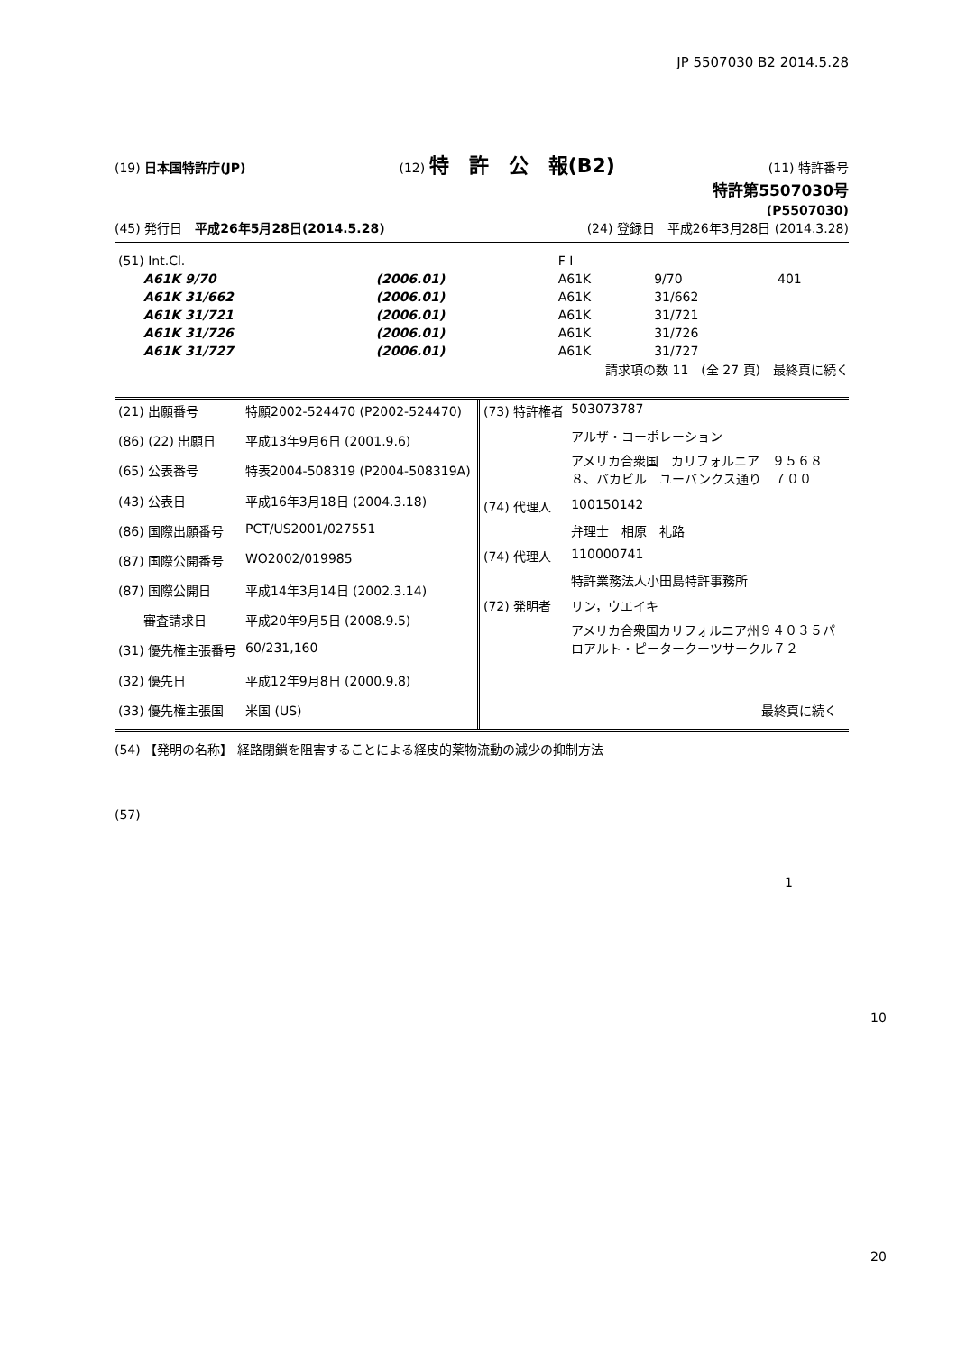JP 5507030 B2 2014.5.28
(19) 日本国特許庁(JP) (12) 特　許　公　報(B2) (11) 特許番号
特許第5507030号
(P5507030)
(45) 発行日　平成26年5月28日(2014.5.28) (24) 登録日　平成26年3月28日 (2014.3.28)
| (51) Int.Cl. | | | F I | | |
| | A61K 9/70 | (2006.01) | A61K | 9/70 | 401 |
| | A61K 31/662 | (2006.01) | A61K | 31/662 | |
| | A61K 31/721 | (2006.01) | A61K | 31/721 | |
| | A61K 31/726 | (2006.01) | A61K | 31/726 | |
| | A61K 31/727 | (2006.01) | A61K | 31/727 | |
請求項の数 11　(全 27 頁)　最終頁に続く
| (21) 出願番号 | 特願2002-524470 (P2002-524470) |
| (86) (22) 出願日 | 平成13年9月6日 (2001.9.6) |
| (65) 公表番号 | 特表2004-508319 (P2004-508319A) |
| (43) 公表日 | 平成16年3月18日 (2004.3.18) |
| (86) 国際出願番号 | PCT/US2001/027551 |
| (87) 国際公開番号 | WO2002/019985 |
| (87) 国際公開日 | 平成14年3月14日 (2002.3.14) |
| 審査請求日 | 平成20年9月5日 (2008.9.5) |
| (31) 優先権主張番号 | 60/231,160 |
| (32) 優先日 | 平成12年9月8日 (2000.9.8) |
| (33) 優先権主張国 | 米国 (US) |
| (73) 特許権者 | 503073787 |
| | アルザ・コーポレーション |
| | アメリカ合衆国 カリフォルニア ９５６８８、バカビル ユーバンクス通り ７００ |
| (74) 代理人 | 100150142 |
| | 弁理士 相原 礼路 |
| (74) 代理人 | 110000741 |
| | 特許業務法人小田島特許事務所 |
| (72) 発明者 | リン，ウエイキ |
| | アメリカ合衆国カリフォルニア州９４０３５パロアルト・ピータークーツサークル７２ |
| | 最終頁に続く |
(54) 【発明の名称】 経路閉鎖を阻害することによる経皮的薬物流動の減少の抑制方法
(57)
1
10
20